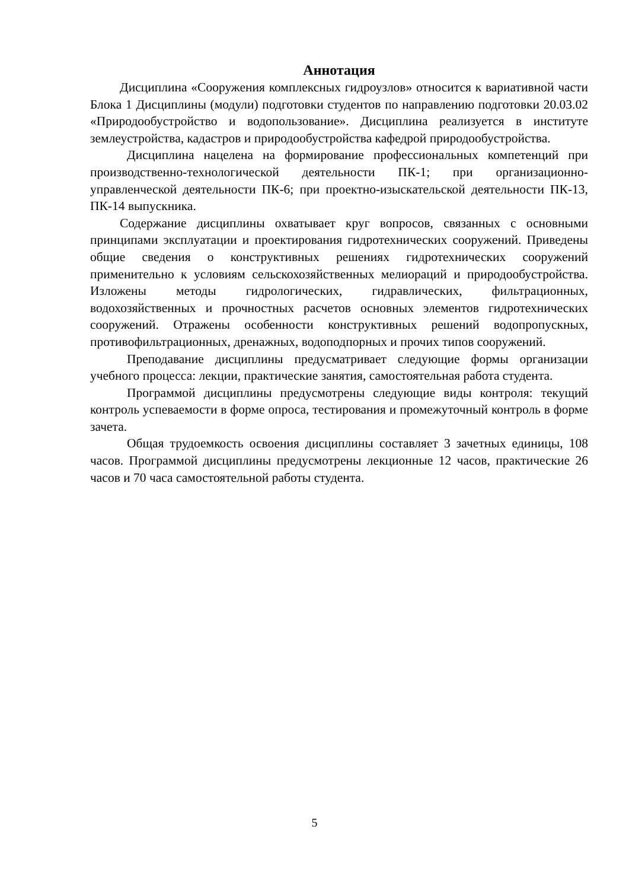Аннотация
Дисциплина «Сооружения комплексных гидроузлов» относится к вариативной части Блока 1 Дисциплины (модули) подготовки студентов по направлению подготовки 20.03.02 «Природообустройство и водопользование». Дисциплина реализуется в институте землеустройства, кадастров и природообустройства кафедрой природообустройства.
Дисциплина нацелена на формирование профессиональных компетенций при производственно-технологической деятельности ПК-1; при организационно-управленческой деятельности ПК-6; при проектно-изыскательской деятельности ПК-13, ПК-14 выпускника.
Содержание дисциплины охватывает круг вопросов, связанных с основными принципами эксплуатации и проектирования гидротехнических сооружений. Приведены общие сведения о конструктивных решениях гидротехнических сооружений применительно к условиям сельскохозяйственных мелиораций и природообустройства. Изложены методы гидрологических, гидравлических, фильтрационных, водохозяйственных и прочностных расчетов основных элементов гидротехнических сооружений. Отражены особенности конструктивных решений водопропускных, противофильтрационных, дренажных, водоподпорных и прочих типов сооружений.
Преподавание дисциплины предусматривает следующие формы организации учебного процесса: лекции, практические занятия, самостоятельная работа студента.
Программой дисциплины предусмотрены следующие виды контроля: текущий контроль успеваемости в форме опроса, тестирования и промежуточный контроль в форме зачета.
Общая трудоемкость освоения дисциплины составляет 3 зачетных единицы, 108 часов. Программой дисциплины предусмотрены лекционные 12 часов, практические 26 часов и 70 часа самостоятельной работы студента.
5